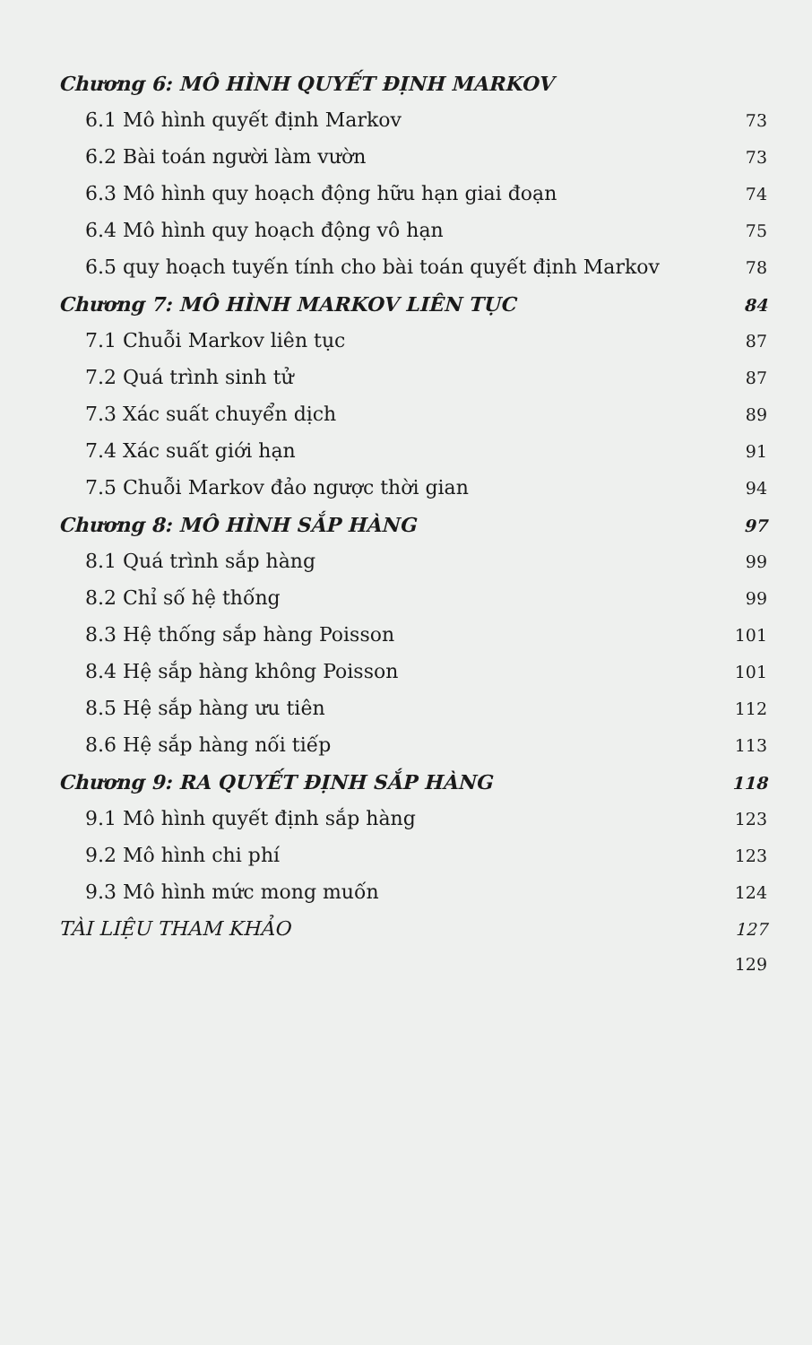Chương 6: MÔ HÌNH QUYẾT ĐỊNH MARKOV
6.1 Mô hình quyết định Markov 73
6.2 Bài toán người làm vườn 73
6.3 Mô hình quy hoạch động hữu hạn giai đoạn 74
6.4 Mô hình quy hoạch động vô hạn 75
6.5 quy hoạch tuyến tính cho bài toán quyết định Markov 78
Chương 7: MÔ HÌNH MARKOV LIÊN TỤC 84
7.1 Chuỗi Markov liên tục 87
7.2 Quá trình sinh tử 87
7.3 Xác suất chuyển dịch 89
7.4 Xác suất giới hạn 91
7.5 Chuỗi Markov đảo ngược thời gian 94
Chương 8: MÔ HÌNH SẮP HÀNG 97
8.1 Quá trình sắp hàng 99
8.2 Chỉ số hệ thống 99
8.3 Hệ thống sắp hàng Poisson 101
8.4 Hệ sắp hàng không Poisson 101
8.5 Hệ sắp hàng ưu tiên 112
8.6 Hệ sắp hàng nối tiếp 113
Chương 9: RA QUYẾT ĐỊNH SẮP HÀNG 118
9.1 Mô hình quyết định sắp hàng 123
9.2 Mô hình chi phí 123
9.3 Mô hình mức mong muốn 124
TÀI LIỆU THAM KHẢO 127
129